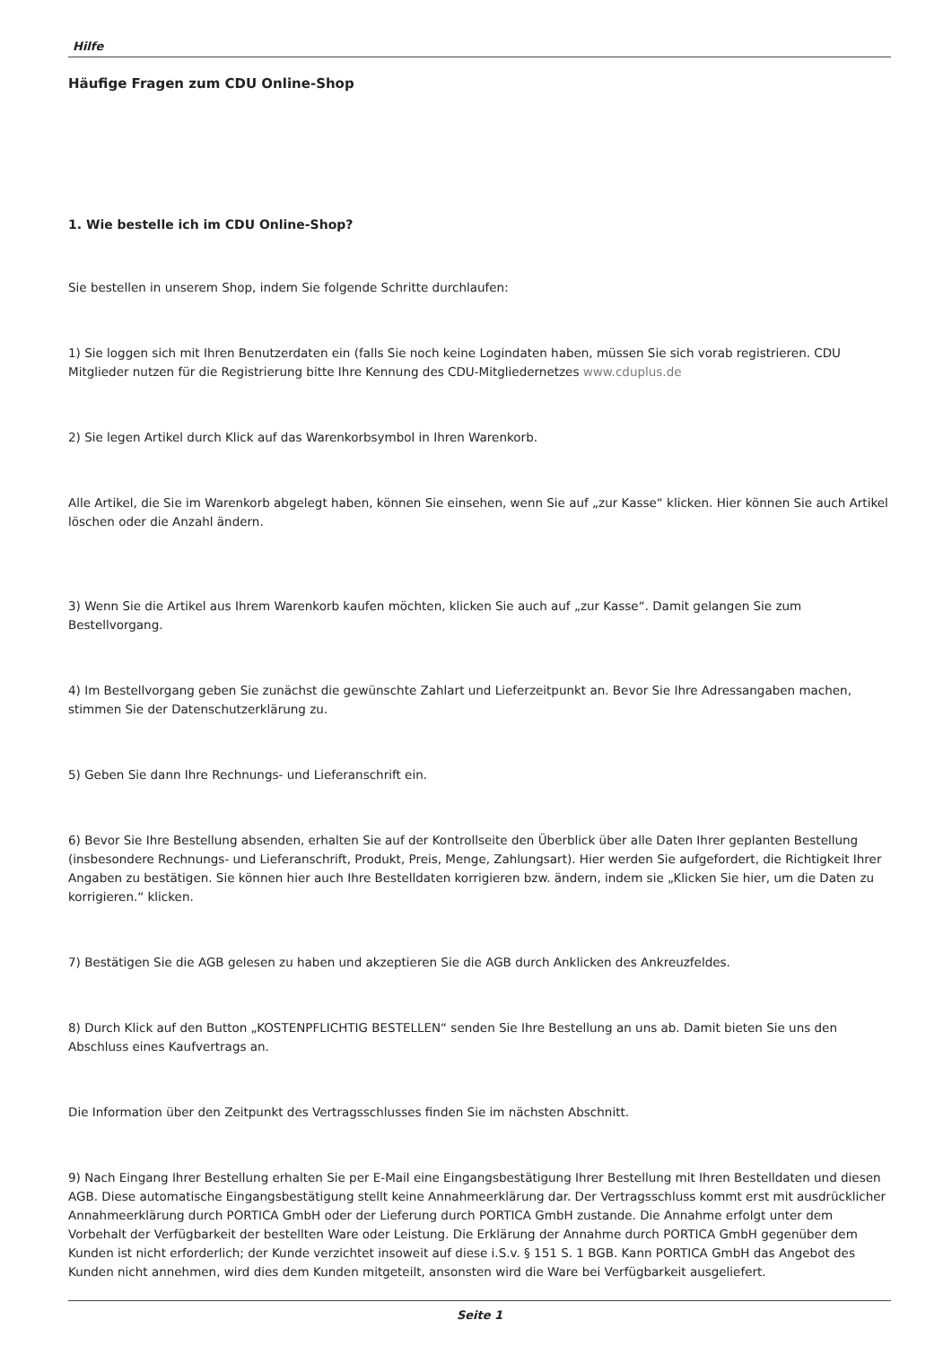Hilfe
Häufige Fragen zum CDU Online-Shop
1. Wie bestelle ich im CDU Online-Shop?
Sie bestellen in unserem Shop, indem Sie folgende Schritte durchlaufen:
1) Sie loggen sich mit Ihren Benutzerdaten ein (falls Sie noch keine Logindaten haben, müssen Sie sich vorab registrieren. CDU Mitglieder nutzen für die Registrierung bitte Ihre Kennung des CDU-Mitgliedernetzes www.cduplus.de
2) Sie legen Artikel durch Klick auf das Warenkorbsymbol in Ihren Warenkorb.
Alle Artikel, die Sie im Warenkorb abgelegt haben, können Sie einsehen, wenn Sie auf „zur Kasse“ klicken. Hier können Sie auch Artikel löschen oder die Anzahl ändern.
3) Wenn Sie die Artikel aus Ihrem Warenkorb kaufen möchten, klicken Sie auch auf „zur Kasse“. Damit gelangen Sie zum Bestellvorgang.
4) Im Bestellvorgang geben Sie zunächst die gewünschte Zahlart und Lieferzeitpunkt an. Bevor Sie Ihre Adressangaben machen, stimmen Sie der Datenschutzerklärung zu.
5) Geben Sie dann Ihre Rechnungs- und Lieferanschrift ein.
6) Bevor Sie Ihre Bestellung absenden, erhalten Sie auf der Kontrollseite den Überblick über alle Daten Ihrer geplanten Bestellung (insbesondere Rechnungs- und Lieferanschrift, Produkt, Preis, Menge, Zahlungsart). Hier werden Sie aufgefordert, die Richtigkeit Ihrer Angaben zu bestätigen. Sie können hier auch Ihre Bestelldaten korrigieren bzw. ändern, indem sie „Klicken Sie hier, um die Daten zu korrigieren.“ klicken.
7) Bestätigen Sie die AGB gelesen zu haben und akzeptieren Sie die AGB durch Anklicken des Ankreuzfeldes.
8) Durch Klick auf den Button „KOSTENPFLICHTIG BESTELLEN“ senden Sie Ihre Bestellung an uns ab. Damit bieten Sie uns den Abschluss eines Kaufvertrags an.
Die Information über den Zeitpunkt des Vertragsschlusses finden Sie im nächsten Abschnitt.
9) Nach Eingang Ihrer Bestellung erhalten Sie per E-Mail eine Eingangsbestätigung Ihrer Bestellung mit Ihren Bestelldaten und diesen AGB. Diese automatische Eingangsbestätigung stellt keine Annahmeerklärung dar. Der Vertragsschluss kommt erst mit ausdrücklicher Annahmeerklärung durch PORTICA GmbH oder der Lieferung durch PORTICA GmbH zustande. Die Annahme erfolgt unter dem Vorbehalt der Verfügbarkeit der bestellten Ware oder Leistung. Die Erklärung der Annahme durch PORTICA GmbH gegenüber dem Kunden ist nicht erforderlich; der Kunde verzichtet insoweit auf diese i.S.v. § 151 S. 1 BGB. Kann PORTICA GmbH das Angebot des Kunden nicht annehmen, wird dies dem Kunden mitgeteilt, ansonsten wird die Ware bei Verfügbarkeit ausgeliefert.
Seite 1